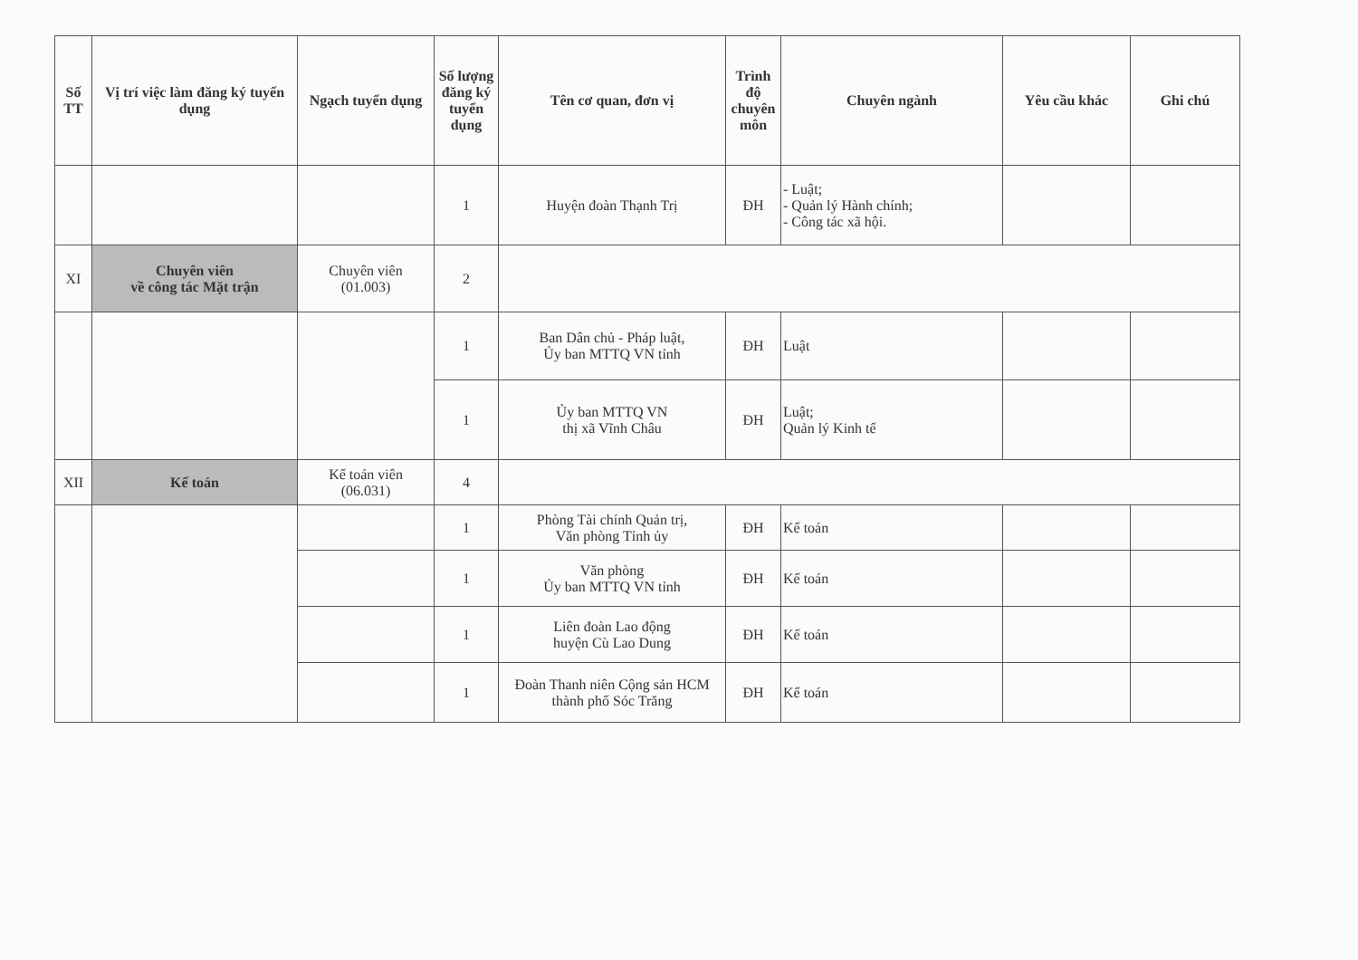| Số TT | Vị trí việc làm đăng ký tuyển dụng | Ngạch tuyển dụng | Số lượng đăng ký tuyển dụng | Tên cơ quan, đơn vị | Trình độ chuyên môn | Chuyên ngành | Yêu cầu khác | Ghi chú |
| --- | --- | --- | --- | --- | --- | --- | --- | --- |
| | | | 1 | Huyện đoàn Thạnh Trị | ĐH | - Luật; - Quản lý Hành chính; - Công tác xã hội. | | |
| XI | Chuyên viên về công tác Mặt trận | Chuyên viên (01.003) | 2 | | | | | |
| | | | 1 | Ban Dân chủ - Pháp luật, Ủy ban MTTQ VN tỉnh | ĐH | Luật | | |
| | | | 1 | Ủy ban MTTQ VN thị xã Vĩnh Châu | ĐH | Luật; Quản lý Kinh tế | | |
| XII | Kế toán | Kế toán viên (06.031) | 4 | | | | | |
| | | | 1 | Phòng Tài chính Quản trị, Văn phòng Tỉnh ủy | ĐH | Kế toán | | |
| | | | 1 | Văn phòng Ủy ban MTTQ VN tỉnh | ĐH | Kế toán | | |
| | | | 1 | Liên đoàn Lao động huyện Cù Lao Dung | ĐH | Kế toán | | |
| | | | 1 | Đoàn Thanh niên Cộng sản HCM thành phố Sóc Trăng | ĐH | Kế toán | | |